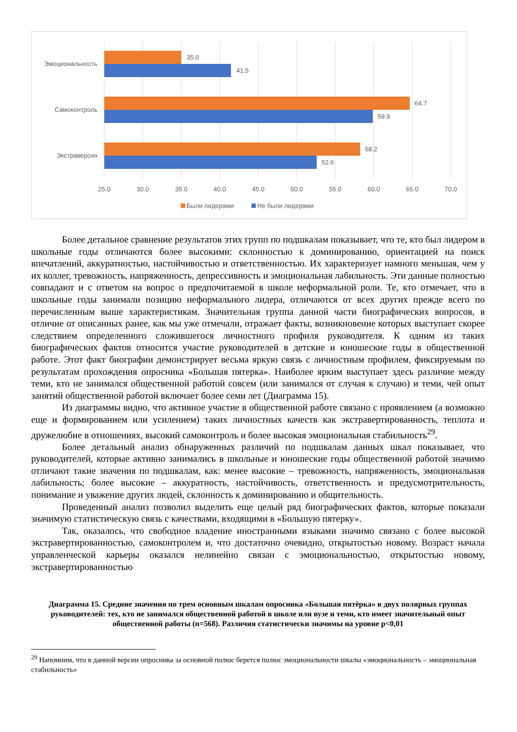35.0
41.5
64.7
59.9
58.2
52.6
Эмоциональность
Самоконтроль
Экстраверсия
25.0
30.0
35.0
40.0
45.0
50.0
55.0
60.0
65.0
70.0
Были лидерами
Не были лидерами
Более детальное сравнение результатов этих групп по подшкалам показывает, что те, кто был лидером в школьные годы отличаются более высокими: склонностью к доминированию, ориентацией на поиск впечатлений, аккуратностью, настойчивостью и ответственностью. Их характеризует намного меньшая, чем у их коллег, тревожность, напряженность, депрессивность и эмоциональная лабильность. Эти данные полностью совпадают и с ответом на вопрос о предпочитаемой в школе неформальной роли. Те, кто отмечает, что в школьные годы занимали позицию неформального лидера, отличаются от всех других прежде всего по перечисленным выше характеристикам. Значительная группа данной части биографических вопросов, в отличие от описанных ранее, как мы уже отмечали, отражает факты, возникновение которых выступает скорее следствием определенного сложившегося личностного профиля руководителя. К одним из таких биографических фактов относится участие руководителей в детские и юношеские годы в общественной работе. Этот факт биографии демонстрирует весьма яркую связь с личностным профилем, фиксируемым по результатам прохождения опросника «Большая пятерка». Наиболее ярким выступает здесь различие между теми, кто не занимался общественной работой совсем (или занимался от случая к случаю) и теми, чей опыт занятий общественной работой включает более семи лет (Диаграмма 15).
Из диаграммы видно, что активное участие в общественной работе связано с проявлением (а возможно еще и формированием или усилением) таких личностных качеств как экстравертированность, теплота и дружелюбие в отношениях, высокий самоконтроль и более высокая эмоциональная стабильность<sup>29</sup>.
Более детальный анализ обнаруженных различий по подшкалам данных шкал показывает, что руководителей, которые активно занимались в школьные и юношеские годы общественной работой значимо отличают такие значения по подшкалам, как: менее высокие – тревожность, напряженность, эмоциональная лабильность; более высокие – аккуратность, настойчивость, ответственность и предусмотрительность, понимание и уважение других людей, склонность к доминированию и общительность.
Проведенный анализ позволил выделить еще целый ряд биографических фактов, которые показали значимую статистическую связь с качествами, входящими в «Большую пятерку».
Так, оказалось, что свободное владение иностранными языками значимо связано с более высокой экстравертированностью, самоконтролем и, что достаточно очевидно, открытостью новому. Возраст начала управленческой карьеры оказался нелинейно связан с эмоциональностью, открытостью новому, экстравертированностью
Диаграмма 15. Средние значения по трем основным шкалам опросника «Большая пятёрка» в двух полярных группах руководителей: тех, кто не занимался общественной работой в школе или вузе и теми, кто имеет значительный опыт общественной работы (n=568). Различия статистически значимы на уровне p<0,01
<sup>29</sup> Напомним, что в данной версии опросника за основной полюс берется полюс эмоциональности шкалы «эмоциональность – эмоциональная стабильность»